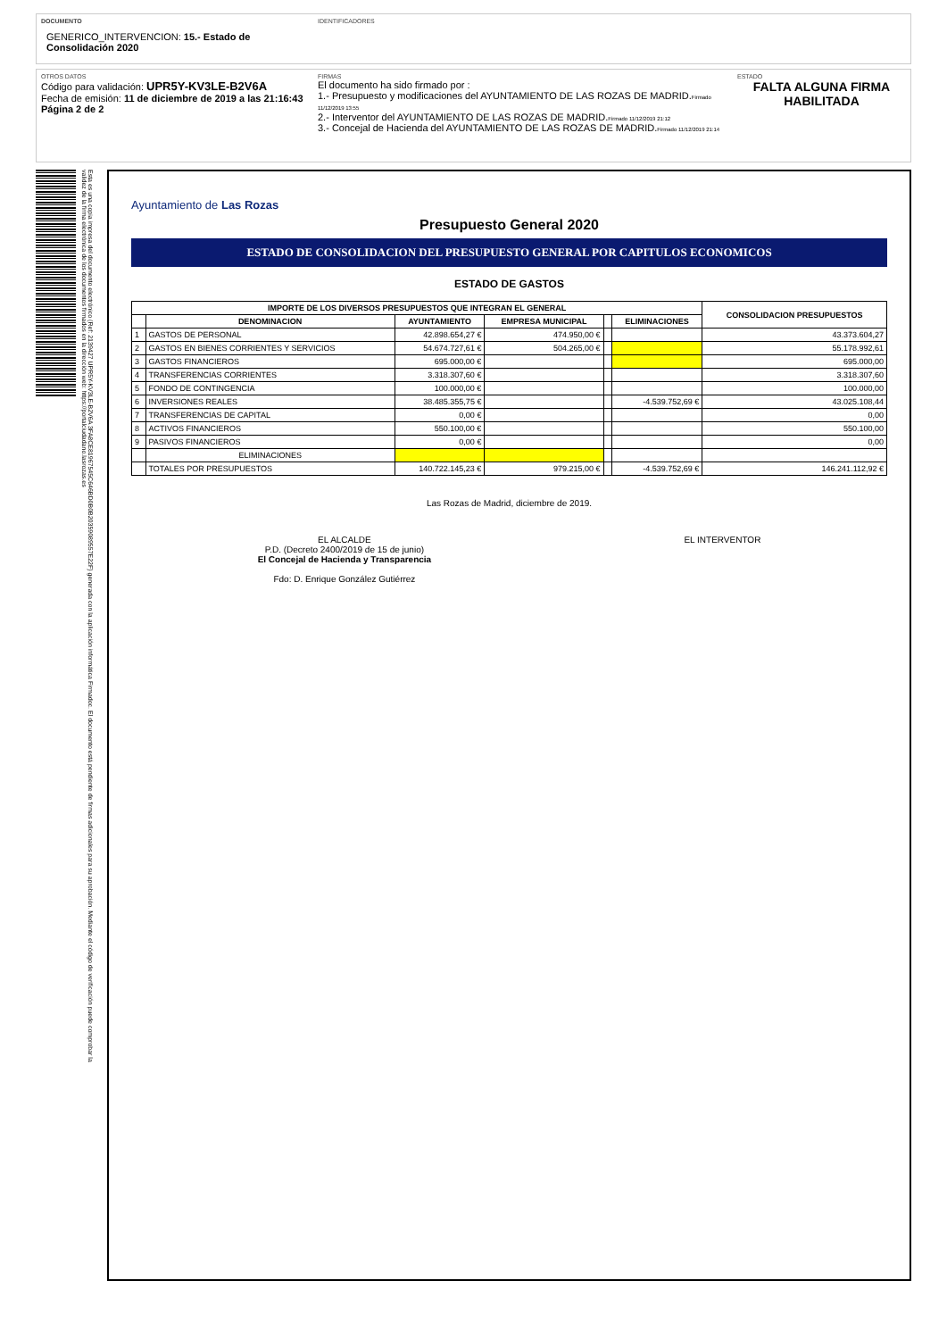DOCUMENTO
GENERICO_INTERVENCION: 15.- Estado de Consolidación 2020
IDENTIFICADORES
OTROS DATOS
Código para validación: UPR5Y-KV3LE-B2V6A
Fecha de emisión: 11 de diciembre de 2019 a las 21:16:43
Página 2 de 2
FIRMAS
El documento ha sido firmado por :
1.- Presupuesto y modificaciones del AYUNTAMIENTO DE LAS ROZAS DE MADRID.Firmado 11/12/2019 13:55
2.- Interventor del AYUNTAMIENTO DE LAS ROZAS DE MADRID.Firmado 11/12/2019 21:12
3.- Concejal de Hacienda del AYUNTAMIENTO DE LAS ROZAS DE MADRID.Firmado 11/12/2019 21:14
ESTADO
FALTA ALGUNA FIRMA HABILITADA
Esta es una copia impresa del documento electrónico (Ref: 2139427 UPR5Y-KV3LE-B2V6A 3FA8CE81967545C646BD0B0B20359089557E22F) generada con la aplicación informática Firmadoc. El documento está pendiente de firmas adicionales para su aprobación. Mediante el código de verificación puede comprobar la validez de la firma electrónica de los documentos firmados en la dirección web: https://portalciudadano.lasrozas.es
Ayuntamiento de Las Rozas
Presupuesto General 2020
ESTADO DE CONSOLIDACION DEL PRESUPUESTO GENERAL POR CAPITULOS ECONOMICOS
ESTADO DE GASTOS
| IMPORTE DE LOS DIVERSOS PRESUPUESTOS QUE INTEGRAN EL GENERAL | | | | | | CONSOLIDACION PRESUPUESTOS |
| --- | --- | --- | --- | --- | --- | --- |
| | DENOMINACION | AYUNTAMIENTO | EMPRESA MUNICIPAL | | ELIMINACIONES | |
| 1 | GASTOS DE PERSONAL | 42.898.654,27 € | 474.950,00 € | | | 43.373.604,27 |
| 2 | GASTOS EN BIENES CORRIENTES Y SERVICIOS | 54.674.727,61 € | 504.265,00 € | | | 55.178.992,61 |
| 3 | GASTOS FINANCIEROS | 695.000,00 € | | | | 695.000,00 |
| 4 | TRANSFERENCIAS CORRIENTES | 3.318.307,60 € | | | | 3.318.307,60 |
| 5 | FONDO DE CONTINGENCIA | 100.000,00 € | | | | 100.000,00 |
| 6 | INVERSIONES REALES | 38.485.355,75 € | | | -4.539.752,69 € | 43.025.108,44 |
| 7 | TRANSFERENCIAS DE CAPITAL | 0,00 € | | | | 0,00 |
| 8 | ACTIVOS FINANCIEROS | 550.100,00 € | | | | 550.100,00 |
| 9 | PASIVOS FINANCIEROS | 0,00 € | | | | 0,00 |
| | ELIMINACIONES | | | | | |
| | TOTALES POR PRESUPUESTOS | 140.722.145,23 € | 979.215,00 € | | -4.539.752,69 € | 146.241.112,92 € |
Las Rozas de Madrid, diciembre de 2019.
EL ALCALDE
P.D. (Decreto 2400/2019 de 15 de junio)
El Concejal de Hacienda y Transparencia
Fdo: D. Enrique González Gutiérrez
EL INTERVENTOR